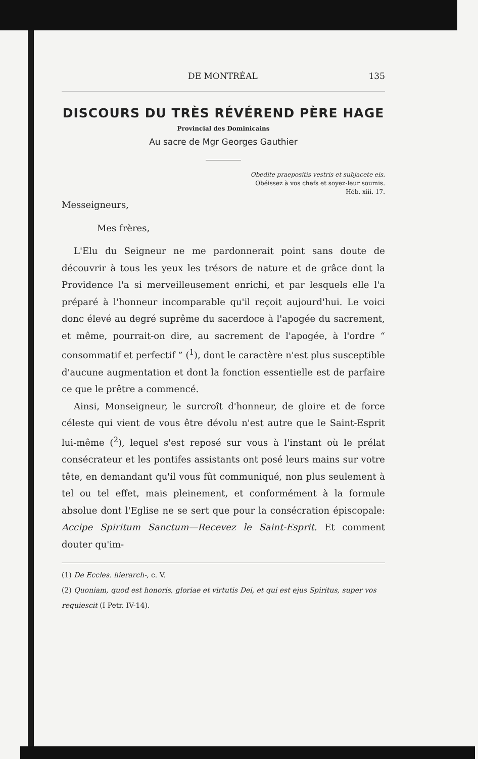DE MONTRÉAL 135
DISCOURS DU TRÈS RÉVÉREND PÈRE HAGE
Provincial des Dominicains
Au sacre de Mgr Georges Gauthier
Obedite praepositis vestris et subjacete eis.
Obéissez à vos chefs et soyez-leur soumis.
Héb. xiii. 17.
Messeigneurs,
Mes frères,
L'Elu du Seigneur ne me pardonnerait point sans doute de découvrir à tous les yeux les trésors de nature et de grâce dont la Providence l'a si merveilleusement enrichi, et par lesquels elle l'a préparé à l'honneur incomparable qu'il reçoit aujourd'hui. Le voici donc élevé au degré suprême du sacerdoce à l'apogée du sacrement, et même, pourrait-on dire, au sacrement de l'apogée, à l'ordre “ consommatif et perfectif ” (<sup>1</sup>), dont le caractère n'est plus susceptible d'aucune augmentation et dont la fonction essentielle est de parfaire ce que le prêtre a commencé.
Ainsi, Monseigneur, le surcroît d'honneur, de gloire et de force céleste qui vient de vous être dévolu n'est autre que le Saint-Esprit lui-même (<sup>2</sup>), lequel s'est reposé sur vous à l'instant où le prélat consécrateur et les pontifes assistants ont posé leurs mains sur votre tête, en demandant qu'il vous fût communiqué, non plus seulement à tel ou tel effet, mais pleinement, et conformément à la formule absolue dont l'Eglise ne se sert que pour la consécration épiscopale: Accipe Spiritum Sanctum—Recevez le Saint-Esprit. Et comment douter qu'im-
(1) De Eccles. hierarch-, c. V.
(2) Quoniam, quod est honoris, gloriae et virtutis Dei, et qui est ejus Spiritus, super vos requiescit (I Petr. IV-14).